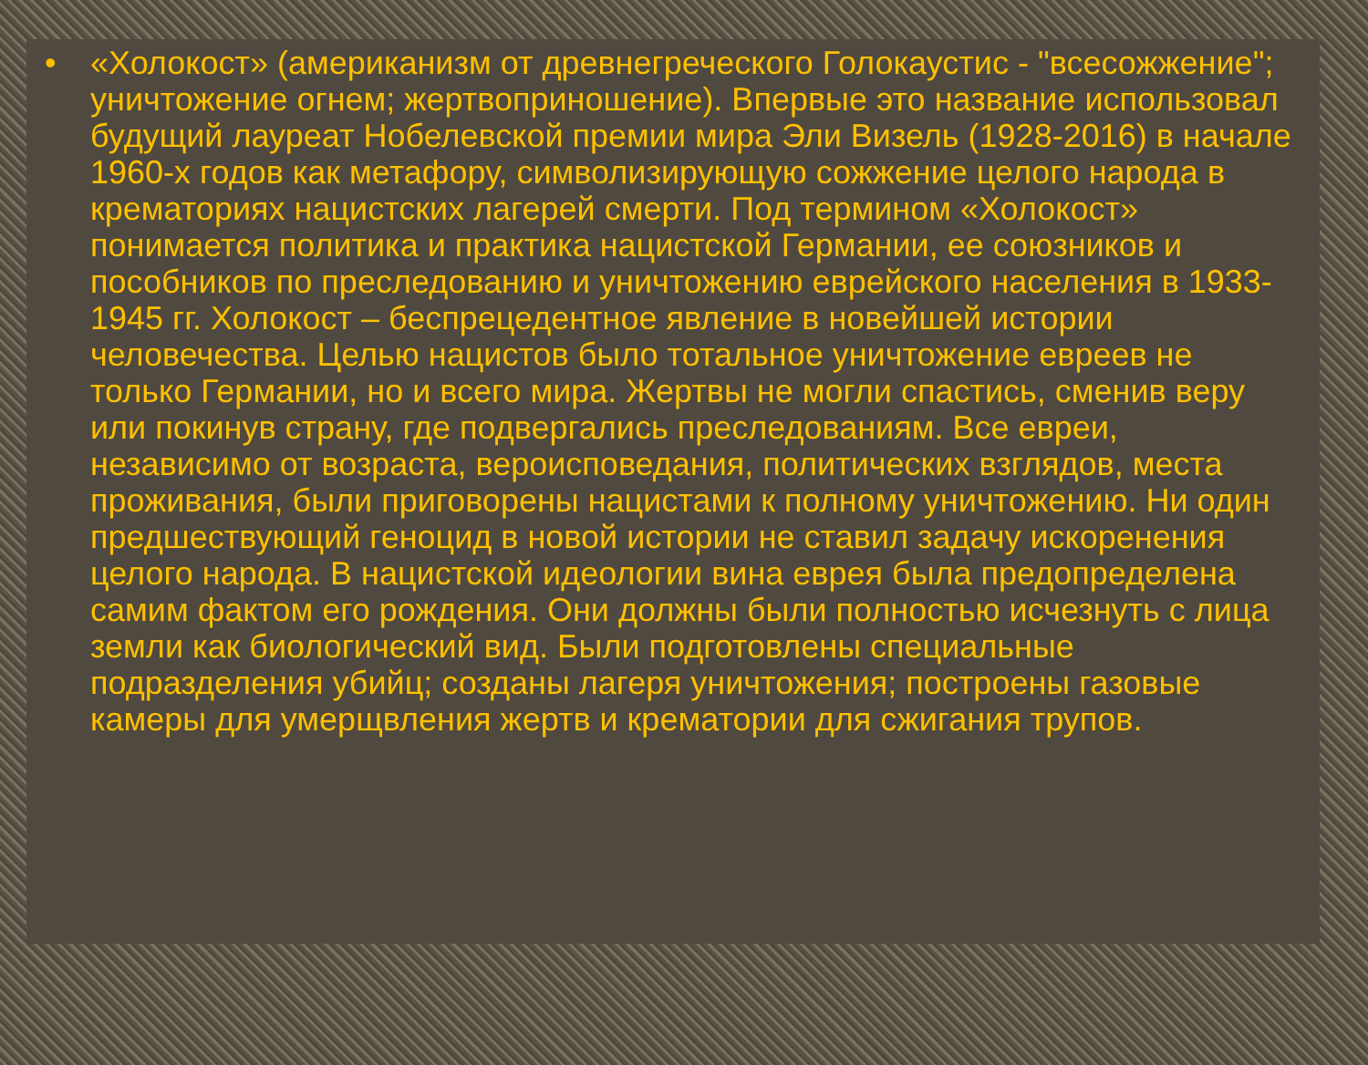• «Холокост» (американизм от древнегреческого Голокаустис - "всесожжение"; уничтожение огнем; жертвоприношение). Впервые это название использовал будущий лауреат Нобелевской премии мира Эли Визель (1928-2016) в начале 1960-х годов как метафору, символизирующую сожжение целого народа в крематориях нацистских лагерей смерти. Под термином «Холокост» понимается политика и практика нацистской Германии, ее союзников и пособников по преследованию и уничтожению еврейского населения в 1933-1945 гг. Холокост – беспрецедентное явление в новейшей истории человечества. Целью нацистов было тотальное уничтожение евреев не только Германии, но и всего мира. Жертвы не могли спастись, сменив веру или покинув страну, где подвергались преследованиям. Все евреи, независимо от возраста, вероисповедания, политических взглядов, места проживания, были приговорены нацистами к полному уничтожению. Ни один предшествующий геноцид в новой истории не ставил задачу искоренения целого народа. В нацистской идеологии вина еврея была предопределена самим фактом его рождения. Они должны были полностью исчезнуть с лица земли как биологический вид. Были подготовлены специальные подразделения убийц; созданы лагеря уничтожения; построены газовые камеры для умерщвления жертв и крематории для сжигания трупов.